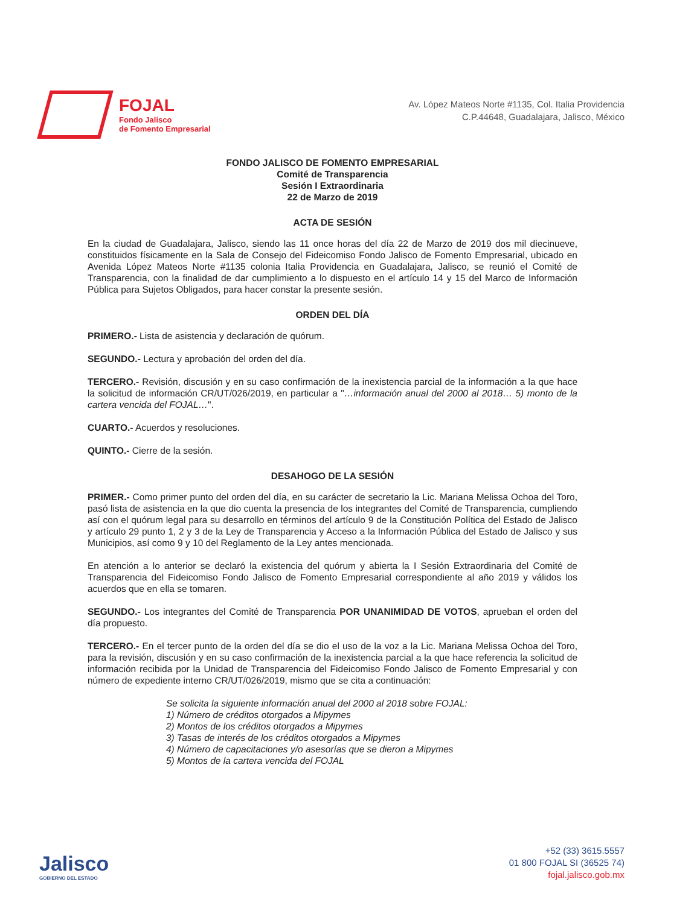FOJAL
Fondo Jalisco
de Fomento Empresarial
Av. López Mateos Norte #1135, Col. Italia Providencia
C.P.44648, Guadalajara, Jalisco, México
FONDO JALISCO DE FOMENTO EMPRESARIAL
Comité de Transparencia
Sesión I Extraordinaria
22 de Marzo de 2019
ACTA DE SESIÓN
En la ciudad de Guadalajara, Jalisco, siendo las 11 once horas del día 22 de Marzo de 2019 dos mil diecinueve, constituidos físicamente en la Sala de Consejo del Fideicomiso Fondo Jalisco de Fomento Empresarial, ubicado en Avenida López Mateos Norte #1135 colonia Italia Providencia en Guadalajara, Jalisco, se reunió el Comité de Transparencia, con la finalidad de dar cumplimiento a lo dispuesto en el artículo 14 y 15 del Marco de Información Pública para Sujetos Obligados, para hacer constar la presente sesión.
ORDEN DEL DÍA
PRIMERO.- Lista de asistencia y declaración de quórum.
SEGUNDO.- Lectura y aprobación del orden del día.
TERCERO.- Revisión, discusión y en su caso confirmación de la inexistencia parcial de la información a la que hace la solicitud de información CR/UT/026/2019, en particular a "…información anual del 2000 al 2018… 5) monto de la cartera vencida del FOJAL…".
CUARTO.- Acuerdos y resoluciones.
QUINTO.- Cierre de la sesión.
DESAHOGO DE LA SESIÓN
PRIMER.- Como primer punto del orden del día, en su carácter de secretario la Lic. Mariana Melissa Ochoa del Toro, pasó lista de asistencia en la que dio cuenta la presencia de los integrantes del Comité de Transparencia, cumpliendo así con el quórum legal para su desarrollo en términos del artículo 9 de la Constitución Política del Estado de Jalisco y artículo 29 punto 1, 2 y 3 de la Ley de Transparencia y Acceso a la Información Pública del Estado de Jalisco y sus Municipios, así como 9 y 10 del Reglamento de la Ley antes mencionada.
En atención a lo anterior se declaró la existencia del quórum y abierta la I Sesión Extraordinaria del Comité de Transparencia del Fideicomiso Fondo Jalisco de Fomento Empresarial correspondiente al año 2019 y válidos los acuerdos que en ella se tomaren.
SEGUNDO.- Los integrantes del Comité de Transparencia POR UNANIMIDAD DE VOTOS, aprueban el orden del día propuesto.
TERCERO.- En el tercer punto de la orden del día se dio el uso de la voz a la Lic. Mariana Melissa Ochoa del Toro, para la revisión, discusión y en su caso confirmación de la inexistencia parcial a la que hace referencia la solicitud de información recibida por la Unidad de Transparencia del Fideicomiso Fondo Jalisco de Fomento Empresarial y con número de expediente interno CR/UT/026/2019, mismo que se cita a continuación:
Se solicita la siguiente información anual del 2000 al 2018 sobre FOJAL:
1) Número de créditos otorgados a Mipymes
2) Montos de los créditos otorgados a Mipymes
3) Tasas de interés de los créditos otorgados a Mipymes
4) Número de capacitaciones y/o asesorías que se dieron a Mipymes
5) Montos de la cartera vencida del FOJAL
Jalisco
GOBIERNO DEL ESTADO
+52 (33) 3615.5557
01 800 FOJAL SI (36525 74)
fojal.jalisco.gob.mx